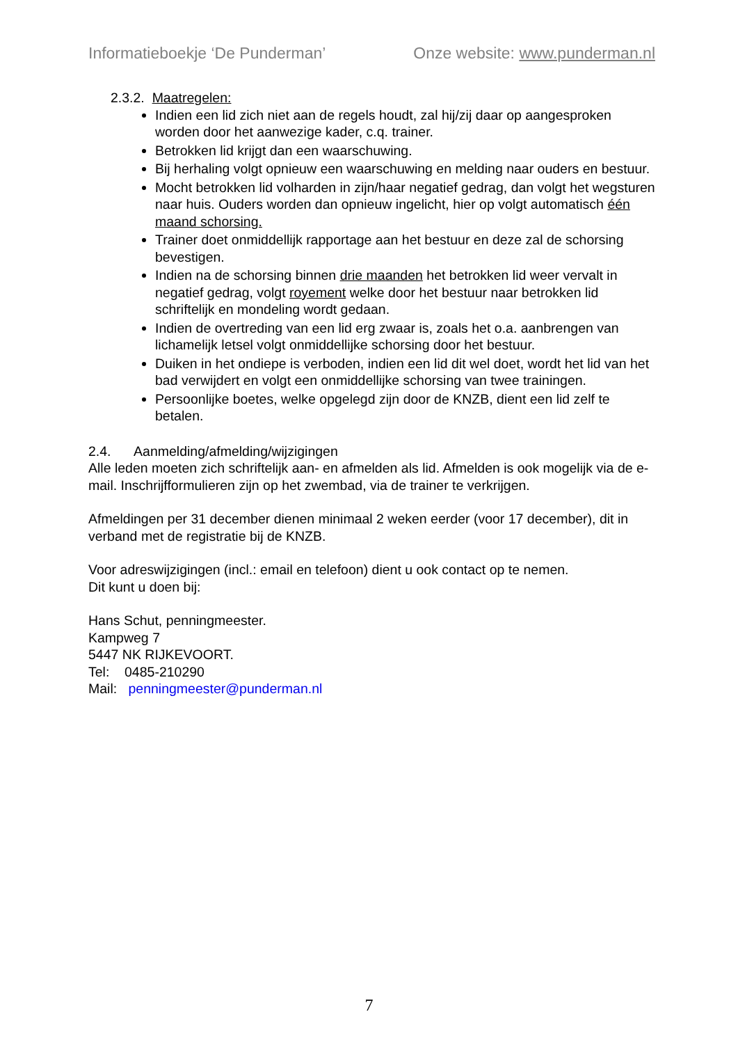Informatieboekje ‘De Punderman’ Onze website: www.punderman.nl
2.3.2. Maatregelen:
Indien een lid zich niet aan de regels houdt, zal hij/zij daar op aangesproken worden door het aanwezige kader, c.q. trainer.
Betrokken lid krijgt dan een waarschuwing.
Bij herhaling volgt opnieuw een waarschuwing en melding naar ouders en bestuur.
Mocht betrokken lid volharden in zijn/haar negatief gedrag, dan volgt het wegsturen naar huis. Ouders worden dan opnieuw ingelicht, hier op volgt automatisch één maand schorsing.
Trainer doet onmiddellijk rapportage aan het bestuur en deze zal de schorsing bevestigen.
Indien na de schorsing binnen drie maanden het betrokken lid weer vervalt in negatief gedrag, volgt royement welke door het bestuur naar betrokken lid schriftelijk en mondeling wordt gedaan.
Indien de overtreding van een lid erg zwaar is, zoals het o.a. aanbrengen van lichamelijk letsel volgt onmiddellijke schorsing door het bestuur.
Duiken in het ondiepe is verboden, indien een lid dit wel doet, wordt het lid van het bad verwijdert en volgt een onmiddellijke schorsing van twee trainingen.
Persoonlijke boetes, welke opgelegd zijn door de KNZB, dient een lid zelf te betalen.
2.4. Aanmelding/afmelding/wijzigingen
Alle leden moeten zich schriftelijk aan- en afmelden als lid. Afmelden is ook mogelijk via de e-mail. Inschrijfformulieren zijn op het zwembad, via de trainer te verkrijgen.
Afmeldingen per 31 december dienen minimaal 2 weken eerder (voor 17 december), dit in verband met de registratie bij de KNZB.
Voor adreswijzigingen (incl.: email en telefoon) dient u ook contact op te nemen.
Dit kunt u doen bij:
Hans Schut, penningmeester.
Kampweg 7
5447 NK RIJKEVOORT.
Tel: 0485-210290
Mail: penningmeester@punderman.nl
7